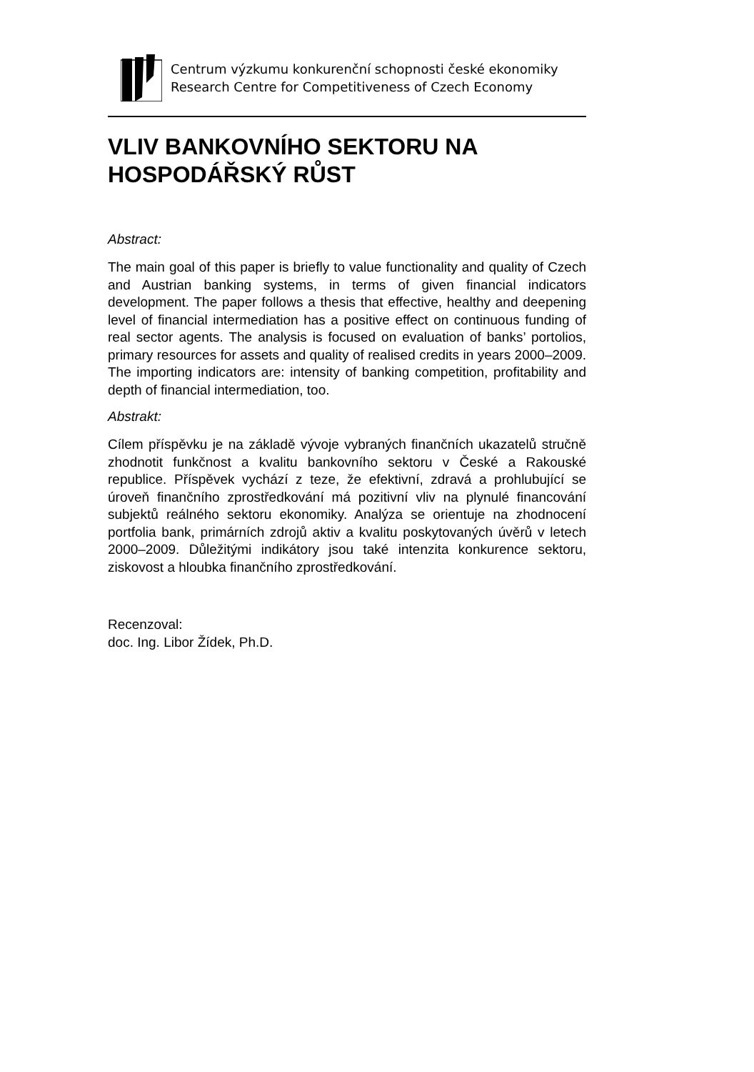Centrum výzkumu konkurenční schopnosti české ekonomiky
Research Centre for Competitiveness of Czech Economy
VLIV BANKOVNÍHO SEKTORU NA HOSPODÁŘSKÝ RŮST
Abstract:
The main goal of this paper is briefly to value functionality and quality of Czech and Austrian banking systems, in terms of given financial indicators development. The paper follows a thesis that effective, healthy and deepening level of financial intermediation has a positive effect on continuous funding of real sector agents. The analysis is focused on evaluation of banks’ portolios, primary resources for assets and quality of realised credits in years 2000–2009. The importing indicators are: intensity of banking competition, profitability and depth of financial intermediation, too.
Abstrakt:
Cílem příspěvku je na základě vývoje vybraných finančních ukazatelů stručně zhodnotit funkčnost a kvalitu bankovního sektoru v České a Rakouské republice. Příspěvek vychází z teze, že efektivní, zdravá a prohlubující se úroveň finančního zprostředkování má pozitivní vliv na plynulé financování subjektů reálného sektoru ekonomiky. Analýza se orientuje na zhodnocení portfolia bank, primárních zdrojů aktiv a kvalitu poskytovaných úvěrů v letech 2000–2009. Důležitými indikátory jsou také intenzita konkurence sektoru, ziskovost a hloubka finančního zprostředkování.
Recenzoval:
doc. Ing. Libor Žídek, Ph.D.